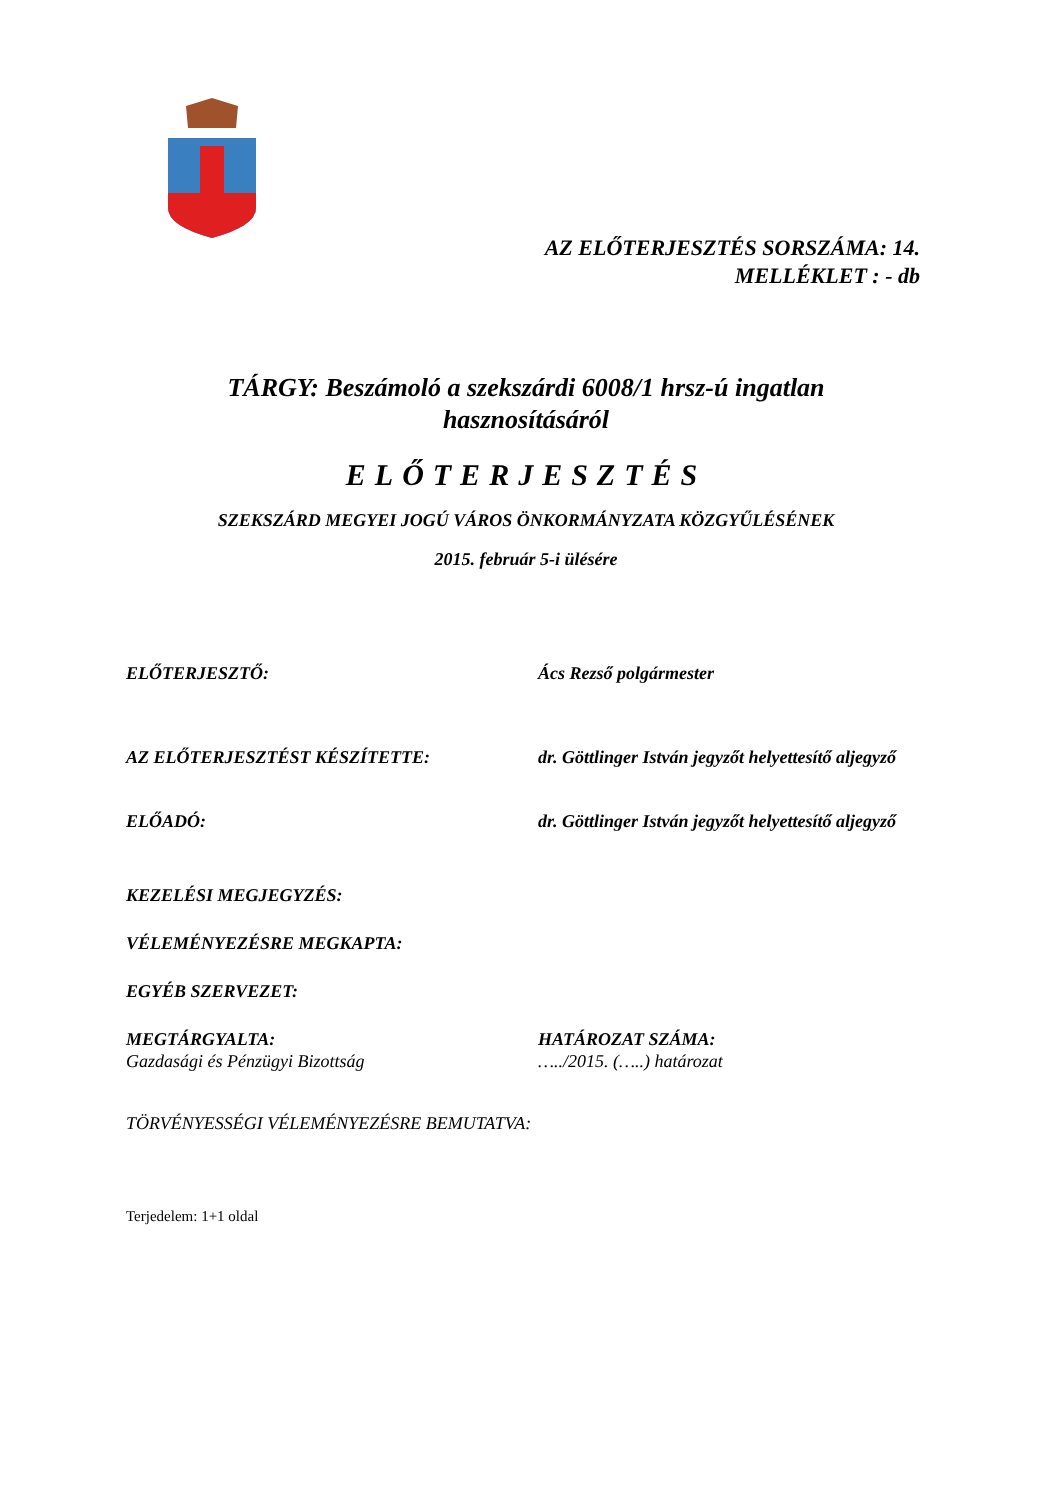AZ ELŐTERJESZTÉS SORSZÁMA: 14.
MELLÉKLET : - db
TÁRGY: Beszámoló a szekszárdi 6008/1 hrsz-ú ingatlan
hasznosításáról
ELŐTERJESZTÉS
SZEKSZÁRD MEGYEI JOGÚ VÁROS ÖNKORMÁNYZATA KÖZGYŰLÉSÉNEK
2015. február 5-i ülésére
ELŐTERJESZTŐ: Ács Rezső polgármester
AZ ELŐTERJESZTÉST KÉSZÍTETTE: dr. Göttlinger István jegyzőt helyettesítő aljegyző
ELŐADÓ: dr. Göttlinger István jegyzőt helyettesítő aljegyző
KEZELÉSI MEGJEGYZÉS:
VÉLEMÉNYEZÉSRE MEGKAPTA:
EGYÉB SZERVEZET:
MEGTÁRGYALTA:
Gazdasági és Pénzügyi Bizottság
HATÁROZAT SZÁMA:
…../2015. (…..) határozat
TÖRVÉNYESSÉGI VÉLEMÉNYEZÉSRE BEMUTATVA:
Terjedelem: 1+1 oldal